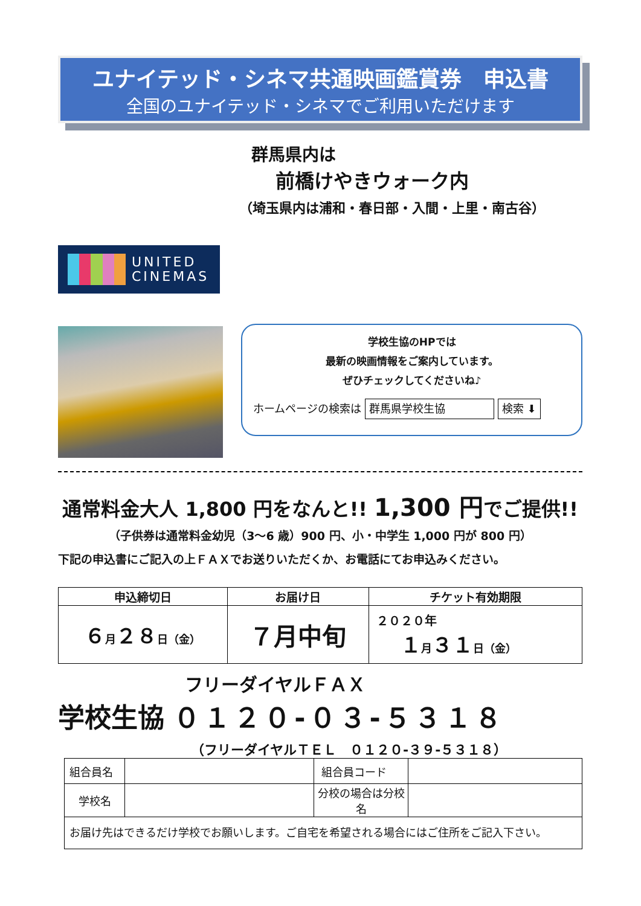ユナイテッド・シネマ共通映画鑑賞券　申込書
全国のユナイテッド・シネマでご利用いただけます
群馬県内は
前橋けやきウォーク内
（埼玉県内は浦和・春日部・入間・上里・南古谷）
UNITED
CINEMAS
学校生協のHPでは
最新の映画情報をご案内しています。
ぜひチェックしてくださいね♪
ホームページの検索は 群馬県学校生協 検索 ⬇
通常料金大人 1,800 円をなんと!! 1,300 円でご提供!!
（子供券は通常料金幼児（3〜6 歳）900 円、小・中学生 1,000 円が 800 円）
下記の申込書にご記入の上ＦＡＸでお送りいただくか、お電話にてお申込みください。
| 申込締切日 | お届け日 | チケット有効期限 |
| --- | --- | --- |
| ６ 月 ２８ 日（金） | ７月中旬 | ２０２０年 １ 月 ３１ 日（金） |
フリーダイヤルＦＡＸ
学校生協 ０１２０-０３-５３１８
（フリーダイヤルＴＥＬ　０１２０-３９-５３１８）
| 組合員名 | | 組合員コード | |
| 学校名 | | 分校の場合は分校名 | |
| お届け先はできるだけ学校でお願いします。ご自宅を希望される場合にはご住所をご記入下さい。 | | | |